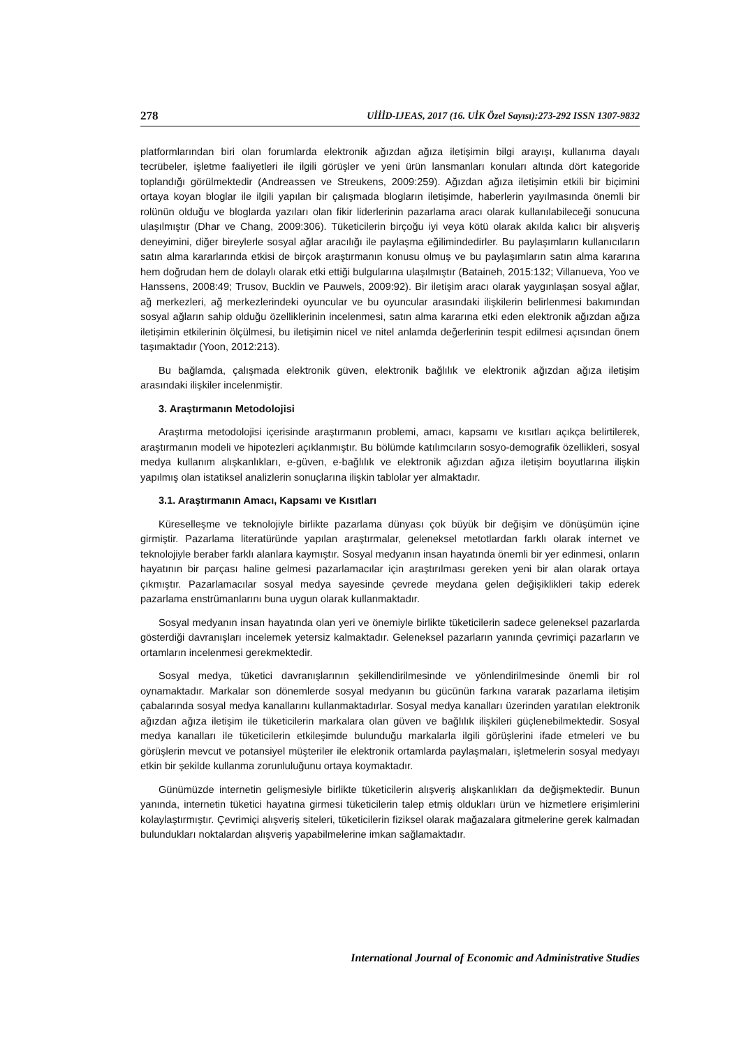278 UİİİD-IJEAS, 2017 (16. UİK Özel Sayısı):273-292 ISSN 1307-9832
platformlarından biri olan forumlarda elektronik ağızdan ağıza iletişimin bilgi arayışı, kullanıma dayalı tecrübeler, işletme faaliyetleri ile ilgili görüşler ve yeni ürün lansmanları konuları altında dört kategoride toplandığı görülmektedir (Andreassen ve Streukens, 2009:259). Ağızdan ağıza iletişimin etkili bir biçimini ortaya koyan bloglar ile ilgili yapılan bir çalışmada blogların iletişimde, haberlerin yayılmasında önemli bir rolünün olduğu ve bloglarda yazıları olan fikir liderlerinin pazarlama aracı olarak kullanılabileceği sonucuna ulaşılmıştır (Dhar ve Chang, 2009:306). Tüketicilerin birçoğu iyi veya kötü olarak akılda kalıcı bir alışveriş deneyimini, diğer bireylerle sosyal ağlar aracılığı ile paylaşma eğilimindedirler. Bu paylaşımların kullanıcıların satın alma kararlarında etkisi de birçok araştırmanın konusu olmuş ve bu paylaşımların satın alma kararına hem doğrudan hem de dolaylı olarak etki ettiği bulgularına ulaşılmıştır (Bataineh, 2015:132; Villanueva, Yoo ve Hanssens, 2008:49; Trusov, Bucklin ve Pauwels, 2009:92). Bir iletişim aracı olarak yaygınlaşan sosyal ağlar, ağ merkezleri, ağ merkezlerindeki oyuncular ve bu oyuncular arasındaki ilişkilerin belirlenmesi bakımından sosyal ağların sahip olduğu özelliklerinin incelenmesi, satın alma kararına etki eden elektronik ağızdan ağıza iletişimin etkilerinin ölçülmesi, bu iletişimin nicel ve nitel anlamda değerlerinin tespit edilmesi açısından önem taşımaktadır (Yoon, 2012:213).
Bu bağlamda, çalışmada elektronik güven, elektronik bağlılık ve elektronik ağızdan ağıza iletişim arasındaki ilişkiler incelenmiştir.
3. Araştırmanın Metodolojisi
Araştırma metodolojisi içerisinde araştırmanın problemi, amacı, kapsamı ve kısıtları açıkça belirtilerek, araştırmanın modeli ve hipotezleri açıklanmıştır. Bu bölümde katılımcıların sosyo-demografik özellikleri, sosyal medya kullanım alışkanlıkları, e-güven, e-bağlılık ve elektronik ağızdan ağıza iletişim boyutlarına ilişkin yapılmış olan istatiksel analizlerin sonuçlarına ilişkin tablolar yer almaktadır.
3.1. Araştırmanın Amacı, Kapsamı ve Kısıtları
Küreselleşme ve teknolojiyle birlikte pazarlama dünyası çok büyük bir değişim ve dönüşümün içine girmiştir. Pazarlama literatüründe yapılan araştırmalar, geleneksel metotlardan farklı olarak internet ve teknolojiyle beraber farklı alanlara kaymıştır. Sosyal medyanın insan hayatında önemli bir yer edinmesi, onların hayatının bir parçası haline gelmesi pazarlamacılar için araştırılması gereken yeni bir alan olarak ortaya çıkmıştır. Pazarlamacılar sosyal medya sayesinde çevrede meydana gelen değişiklikleri takip ederek pazarlama enstrümanlarını buna uygun olarak kullanmaktadır.
Sosyal medyanın insan hayatında olan yeri ve önemiyle birlikte tüketicilerin sadece geleneksel pazarlarda gösterdiği davranışları incelemek yetersiz kalmaktadır. Geleneksel pazarların yanında çevrimiçi pazarların ve ortamların incelenmesi gerekmektedir.
Sosyal medya, tüketici davranışlarının şekillendirilmesinde ve yönlendirilmesinde önemli bir rol oynamaktadır. Markalar son dönemlerde sosyal medyanın bu gücünün farkına vararak pazarlama iletişim çabalarında sosyal medya kanallarını kullanmaktadırlar. Sosyal medya kanalları üzerinden yaratılan elektronik ağızdan ağıza iletişim ile tüketicilerin markalara olan güven ve bağlılık ilişkileri güçlenebilmektedir. Sosyal medya kanalları ile tüketicilerin etkileşimde bulunduğu markalarla ilgili görüşlerini ifade etmeleri ve bu görüşlerin mevcut ve potansiyel müşteriler ile elektronik ortamlarda paylaşmaları, işletmelerin sosyal medyayı etkin bir şekilde kullanma zorunluluğunu ortaya koymaktadır.
Günümüzde internetin gelişmesiyle birlikte tüketicilerin alışveriş alışkanlıkları da değişmektedir. Bunun yanında, internetin tüketici hayatına girmesi tüketicilerin talep etmiş oldukları ürün ve hizmetlere erişimlerini kolaylaştırmıştır. Çevrimiçi alışveriş siteleri, tüketicilerin fiziksel olarak mağazalara gitmelerine gerek kalmadan bulundukları noktalardan alışveriş yapabilmelerine imkan sağlamaktadır.
International Journal of Economic and Administrative Studies